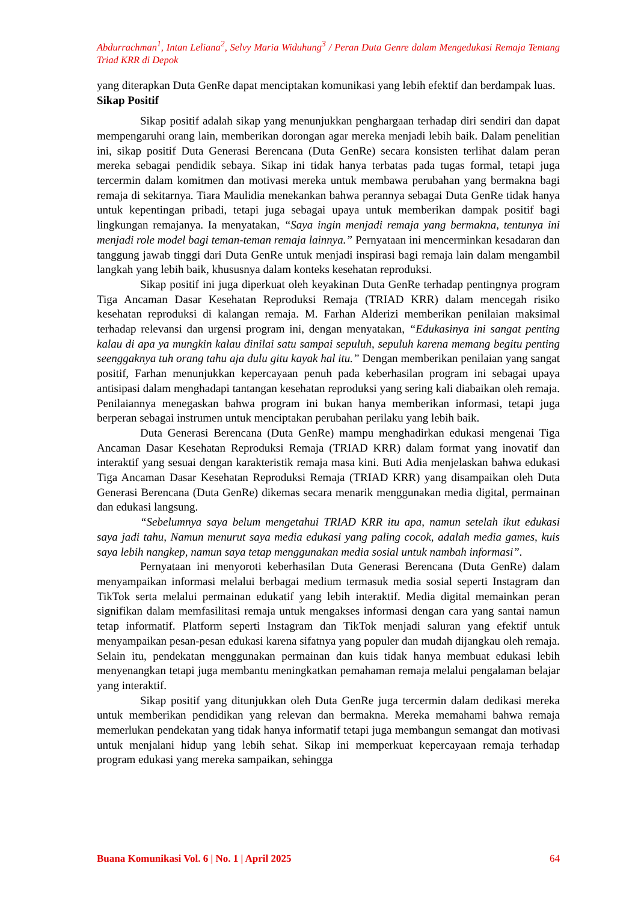Abdurrachman<sup>1</sup>, Intan Leliana<sup>2</sup>, Selvy Maria Widuhung<sup>3</sup> / Peran Duta Genre dalam Mengedukasi Remaja Tentang Triad KRR di Depok
yang diterapkan Duta GenRe dapat menciptakan komunikasi yang lebih efektif dan berdampak luas.
Sikap Positif
Sikap positif adalah sikap yang menunjukkan penghargaan terhadap diri sendiri dan dapat mempengaruhi orang lain, memberikan dorongan agar mereka menjadi lebih baik. Dalam penelitian ini, sikap positif Duta Generasi Berencana (Duta GenRe) secara konsisten terlihat dalam peran mereka sebagai pendidik sebaya. Sikap ini tidak hanya terbatas pada tugas formal, tetapi juga tercermin dalam komitmen dan motivasi mereka untuk membawa perubahan yang bermakna bagi remaja di sekitarnya. Tiara Maulidia menekankan bahwa perannya sebagai Duta GenRe tidak hanya untuk kepentingan pribadi, tetapi juga sebagai upaya untuk memberikan dampak positif bagi lingkungan remajanya. Ia menyatakan, “Saya ingin menjadi remaja yang bermakna, tentunya ini menjadi role model bagi teman-teman remaja lainnya.” Pernyataan ini mencerminkan kesadaran dan tanggung jawab tinggi dari Duta GenRe untuk menjadi inspirasi bagi remaja lain dalam mengambil langkah yang lebih baik, khususnya dalam konteks kesehatan reproduksi.
Sikap positif ini juga diperkuat oleh keyakinan Duta GenRe terhadap pentingnya program Tiga Ancaman Dasar Kesehatan Reproduksi Remaja (TRIAD KRR) dalam mencegah risiko kesehatan reproduksi di kalangan remaja. M. Farhan Alderizi memberikan penilaian maksimal terhadap relevansi dan urgensi program ini, dengan menyatakan, “Edukasinya ini sangat penting kalau di apa ya mungkin kalau dinilai satu sampai sepuluh, sepuluh karena memang begitu penting seenggaknya tuh orang tahu aja dulu gitu kayak hal itu.” Dengan memberikan penilaian yang sangat positif, Farhan menunjukkan kepercayaan penuh pada keberhasilan program ini sebagai upaya antisipasi dalam menghadapi tantangan kesehatan reproduksi yang sering kali diabaikan oleh remaja. Penilaiannya menegaskan bahwa program ini bukan hanya memberikan informasi, tetapi juga berperan sebagai instrumen untuk menciptakan perubahan perilaku yang lebih baik.
Duta Generasi Berencana (Duta GenRe) mampu menghadirkan edukasi mengenai Tiga Ancaman Dasar Kesehatan Reproduksi Remaja (TRIAD KRR) dalam format yang inovatif dan interaktif yang sesuai dengan karakteristik remaja masa kini. Buti Adia menjelaskan bahwa edukasi Tiga Ancaman Dasar Kesehatan Reproduksi Remaja (TRIAD KRR) yang disampaikan oleh Duta Generasi Berencana (Duta GenRe) dikemas secara menarik menggunakan media digital, permainan dan edukasi langsung.
“Sebelumnya saya belum mengetahui TRIAD KRR itu apa, namun setelah ikut edukasi saya jadi tahu, Namun menurut saya media edukasi yang paling cocok, adalah media games, kuis saya lebih nangkep, namun saya tetap menggunakan media sosial untuk nambah informasi”.
Pernyataan ini menyoroti keberhasilan Duta Generasi Berencana (Duta GenRe) dalam menyampaikan informasi melalui berbagai medium termasuk media sosial seperti Instagram dan TikTok serta melalui permainan edukatif yang lebih interaktif. Media digital memainkan peran signifikan dalam memfasilitasi remaja untuk mengakses informasi dengan cara yang santai namun tetap informatif. Platform seperti Instagram dan TikTok menjadi saluran yang efektif untuk menyampaikan pesan-pesan edukasi karena sifatnya yang populer dan mudah dijangkau oleh remaja. Selain itu, pendekatan menggunakan permainan dan kuis tidak hanya membuat edukasi lebih menyenangkan tetapi juga membantu meningkatkan pemahaman remaja melalui pengalaman belajar yang interaktif.
Sikap positif yang ditunjukkan oleh Duta GenRe juga tercermin dalam dedikasi mereka untuk memberikan pendidikan yang relevan dan bermakna. Mereka memahami bahwa remaja memerlukan pendekatan yang tidak hanya informatif tetapi juga membangun semangat dan motivasi untuk menjalani hidup yang lebih sehat. Sikap ini memperkuat kepercayaan remaja terhadap program edukasi yang mereka sampaikan, sehingga
Buana Komunikasi Vol. 6 | No. 1 | April 2025 64